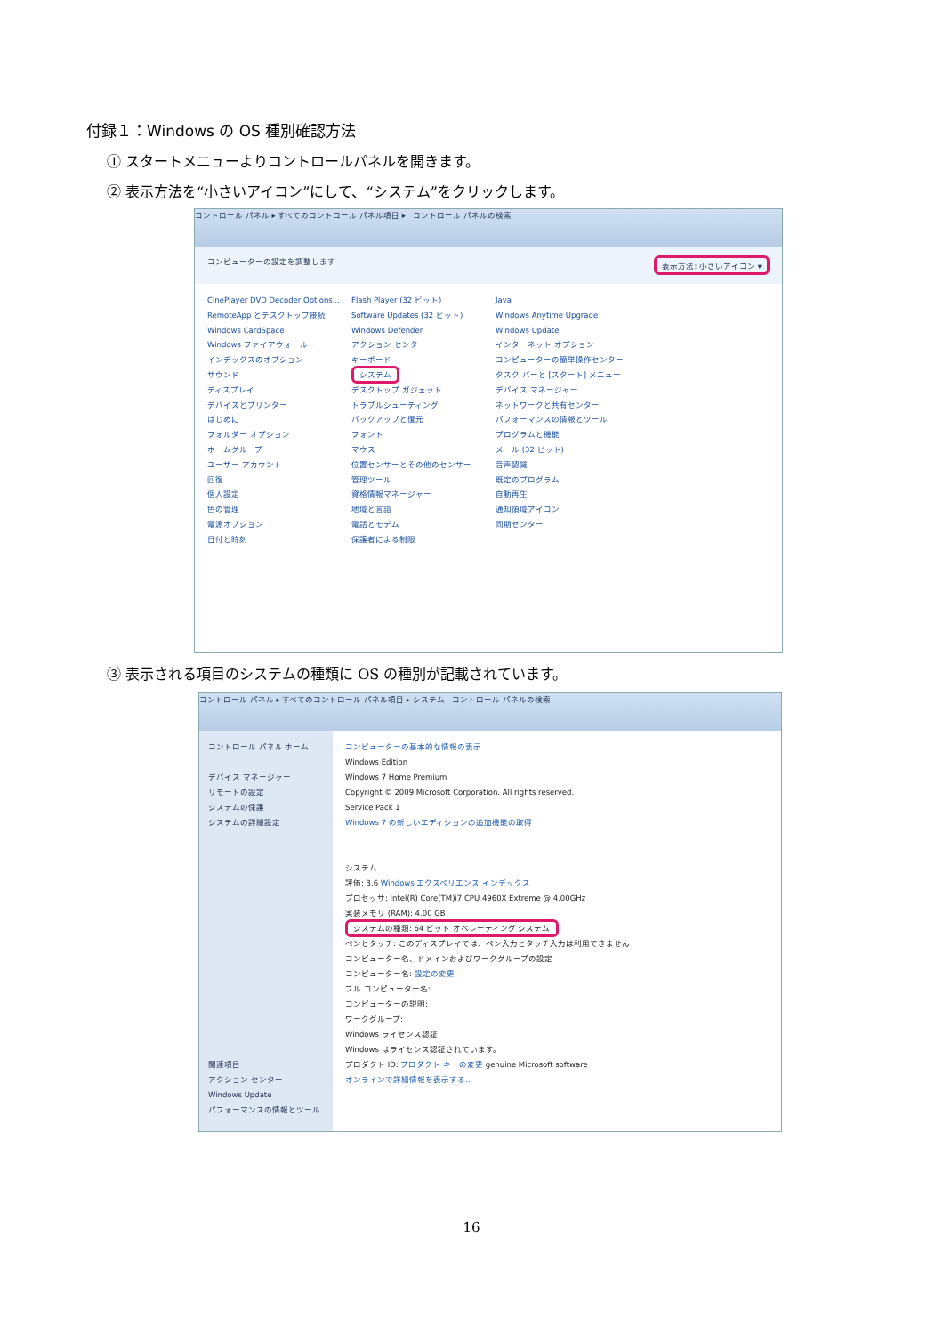付録１：Windows の OS 種別確認方法
① スタートメニューよりコントロールパネルを開きます。
② 表示方法を“小さいアイコン”にして、“システム”をクリックします。
コントロール パネル ▸ すべてのコントロール パネル項目 ▸ コントロール パネルの検索
コンピューターの設定を調整します 表示方法: 小さいアイコン ▾
CinePlayer DVD Decoder Options...
RemoteApp とデスクトップ接続
Windows CardSpace
Windows ファイアウォール
インデックスのオプション
サウンド
ディスプレイ
デバイスとプリンター
はじめに
フォルダー オプション
ホームグループ
ユーザー アカウント
回復
個人設定
色の管理
電源オプション
日付と時刻
Flash Player (32 ビット)
Software Updates (32 ビット)
Windows Defender
アクション センター
キーボード
システム
デスクトップ ガジェット
トラブルシューティング
バックアップと復元
フォント
マウス
位置センサーとその他のセンサー
管理ツール
資格情報マネージャー
地域と言語
電話とモデム
保護者による制限
Java
Windows Anytime Upgrade
Windows Update
インターネット オプション
コンピューターの簡単操作センター
タスク バーと [スタート] メニュー
デバイス マネージャー
ネットワークと共有センター
パフォーマンスの情報とツール
プログラムと機能
メール (32 ビット)
音声認識
既定のプログラム
自動再生
通知領域アイコン
同期センター
③ 表示される項目のシステムの種類に OS の種別が記載されています。
コントロール パネル ▸ すべてのコントロール パネル項目 ▸ システム コントロール パネルの検索
コントロール パネル ホーム
デバイス マネージャー
リモートの設定
システムの保護
システムの詳細設定
関連項目
アクション センター
Windows Update
パフォーマンスの情報とツール
コンピューターの基本的な情報の表示
Windows Edition
Windows 7 Home Premium
Copyright © 2009 Microsoft Corporation. All rights reserved.
Service Pack 1
Windows 7 の新しいエディションの追加機能の取得
システム
評価: 3.6 Windows エクスペリエンス インデックス
プロセッサ: Intel(R) Core(TM)i7 CPU 4960X Extreme @ 4.00GHz
実装メモリ (RAM): 4.00 GB
システムの種類: 64 ビット オペレーティング システム
ペンとタッチ: このディスプレイでは、ペン入力とタッチ入力は利用できません
コンピューター名、ドメインおよびワークグループの設定
コンピューター名: 設定の変更
フル コンピューター名:
コンピューターの説明:
ワークグループ:
Windows ライセンス認証
Windows はライセンス認証されています。
プロダクト ID: プロダクト キーの変更 genuine Microsoft software
オンラインで詳細情報を表示する...
16